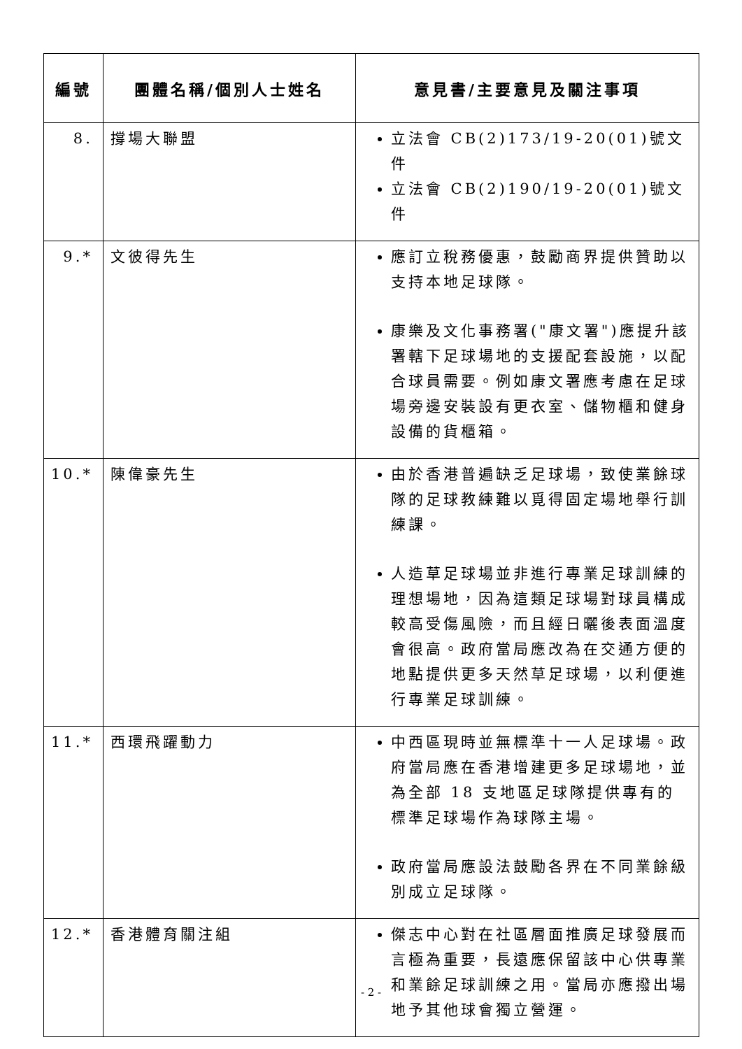| 編號 | 團體名稱/個別人士姓名 | 意見書/主要意見及關注事項 |
| --- | --- | --- |
| 8. | 撐場大聯盟 | 立法會 CB(2)173/19-20(01)號文件 立法會 CB(2)190/19-20(01)號文件 |
| 9.* | 文彼得先生 | 應訂立稅務優惠，鼓勵商界提供贊助以支持本地足球隊。 康樂及文化事務署("康文署")應提升該署轄下足球場地的支援配套設施，以配合球員需要。例如康文署應考慮在足球場旁邊安裝設有更衣室、儲物櫃和健身設備的貨櫃箱。 |
| 10.* | 陳偉豪先生 | 由於香港普遍缺乏足球場，致使業餘球隊的足球教練難以覓得固定場地舉行訓練課。 人造草足球場並非進行專業足球訓練的理想場地，因為這類足球場對球員構成較高受傷風險，而且經日曬後表面溫度會很高。政府當局應改為在交通方便的地點提供更多天然草足球場，以利便進行專業足球訓練。 |
| 11.* | 西環飛躍動力 | 中西區現時並無標準十一人足球場。政府當局應在香港增建更多足球場地，並為全部 18 支地區足球隊提供專有的標準足球場作為球隊主場。 政府當局應設法鼓勵各界在不同業餘級別成立足球隊。 |
| 12.* | 香港體育關注組 | 傑志中心對在社區層面推廣足球發展而言極為重要，長遠應保留該中心供專業和業餘足球訓練之用。當局亦應撥出場地予其他球會獨立營運。 |
- 2 -